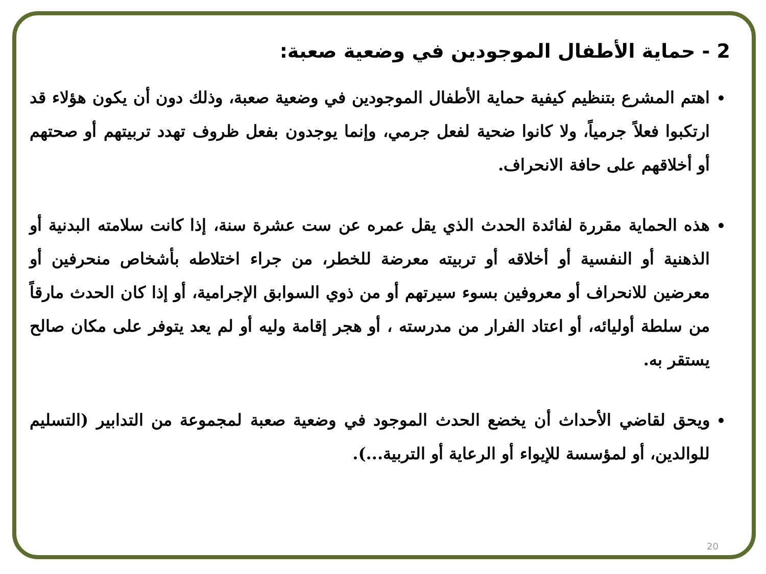2 - حماية الأطفال الموجودين في وضعية صعبة:
اهتم المشرع بتنظيم كيفية حماية الأطفال الموجودين في وضعية صعبة، وذلك دون أن يكون هؤلاء قد ارتكبوا فعلاً جرمياً، ولا كانوا ضحية لفعل جرمي، وإنما يوجدون بفعل ظروف تهدد تربيتهم أو صحتهم أو أخلاقهم على حافة الانحراف.
هذه الحماية مقررة لفائدة الحدث الذي يقل عمره عن ست عشرة سنة، إذا كانت سلامته البدنية أو الذهنية أو النفسية أو أخلاقه أو تربيته معرضة للخطر، من جراء اختلاطه بأشخاص منحرفين أو معرضين للانحراف أو معروفين بسوء سيرتهم أو من ذوي السوابق الإجرامية، أو إذا كان الحدث مارقاً من سلطة أوليائه، أو اعتاد الفرار من مدرسته ، أو هجر إقامة وليه أو لم يعد يتوفر على مكان صالح يستقر به.
ويحق لقاضي الأحداث أن يخضع الحدث الموجود في وضعية صعبة لمجموعة من التدابير (التسليم للوالدين، أو لمؤسسة للإيواء أو الرعاية أو التربية...).
20